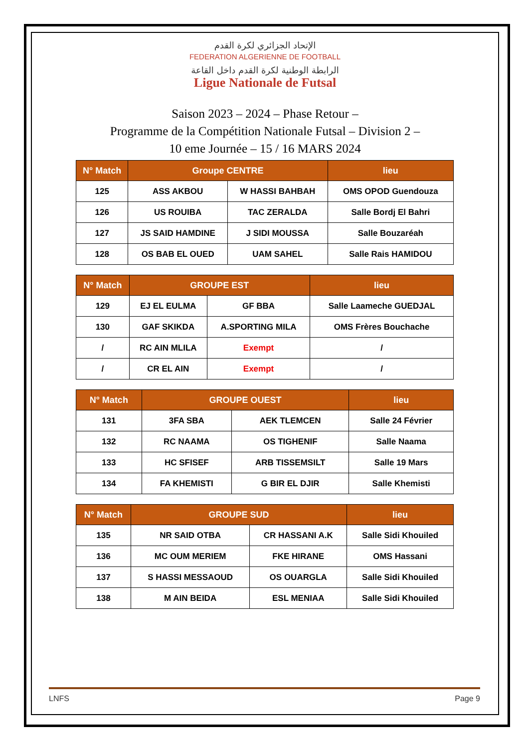الإتحاد الجزائري لكرة القدم
FEDERATION ALGERIENNE DE FOOTBALL
الرابطة الوطنية لكرة القدم داخل القاعة
Ligue Nationale de Futsal
Saison 2023 – 2024 – Phase Retour –
Programme de la Compétition Nationale Futsal – Division 2 –
10 eme Journée – 15 / 16 MARS 2024
| N° Match | Groupe CENTRE | | lieu |
| --- | --- | --- | --- |
| 125 | ASS AKBOU | W HASSI BAHBAH | OMS OPOD Guendouza |
| 126 | US ROUIBA | TAC ZERALDA | Salle Bordj El Bahri |
| 127 | JS SAID HAMDINE | J SIDI MOUSSA | Salle Bouzaréah |
| 128 | OS BAB EL OUED | UAM SAHEL | Salle Rais HAMIDOU |
| N° Match | GROUPE EST | | lieu |
| --- | --- | --- | --- |
| 129 | EJ EL EULMA | GF BBA | Salle Laameche GUEDJAL |
| 130 | GAF SKIKDA | A.SPORTING MILA | OMS Frères Bouchache |
| / | RC AIN MLILA | Exempt | / |
| / | CR EL AIN | Exempt | / |
| N° Match | GROUPE OUEST | | lieu |
| --- | --- | --- | --- |
| 131 | 3FA SBA | AEK TLEMCEN | Salle 24 Février |
| 132 | RC NAAMA | OS TIGHENIF | Salle Naama |
| 133 | HC SFISEF | ARB TISSEMSILT | Salle 19 Mars |
| 134 | FA KHEMISTI | G BIR EL DJIR | Salle Khemisti |
| N° Match | GROUPE SUD | | lieu |
| --- | --- | --- | --- |
| 135 | NR SAID OTBA | CR HASSANI A.K | Salle Sidi Khouiled |
| 136 | MC OUM MERIEM | FKE HIRANE | OMS Hassani |
| 137 | S HASSI MESSAOUD | OS OUARGLA | Salle Sidi Khouiled |
| 138 | M AIN BEIDA | ESL MENIAA | Salle Sidi Khouiled |
LNFS Page 9